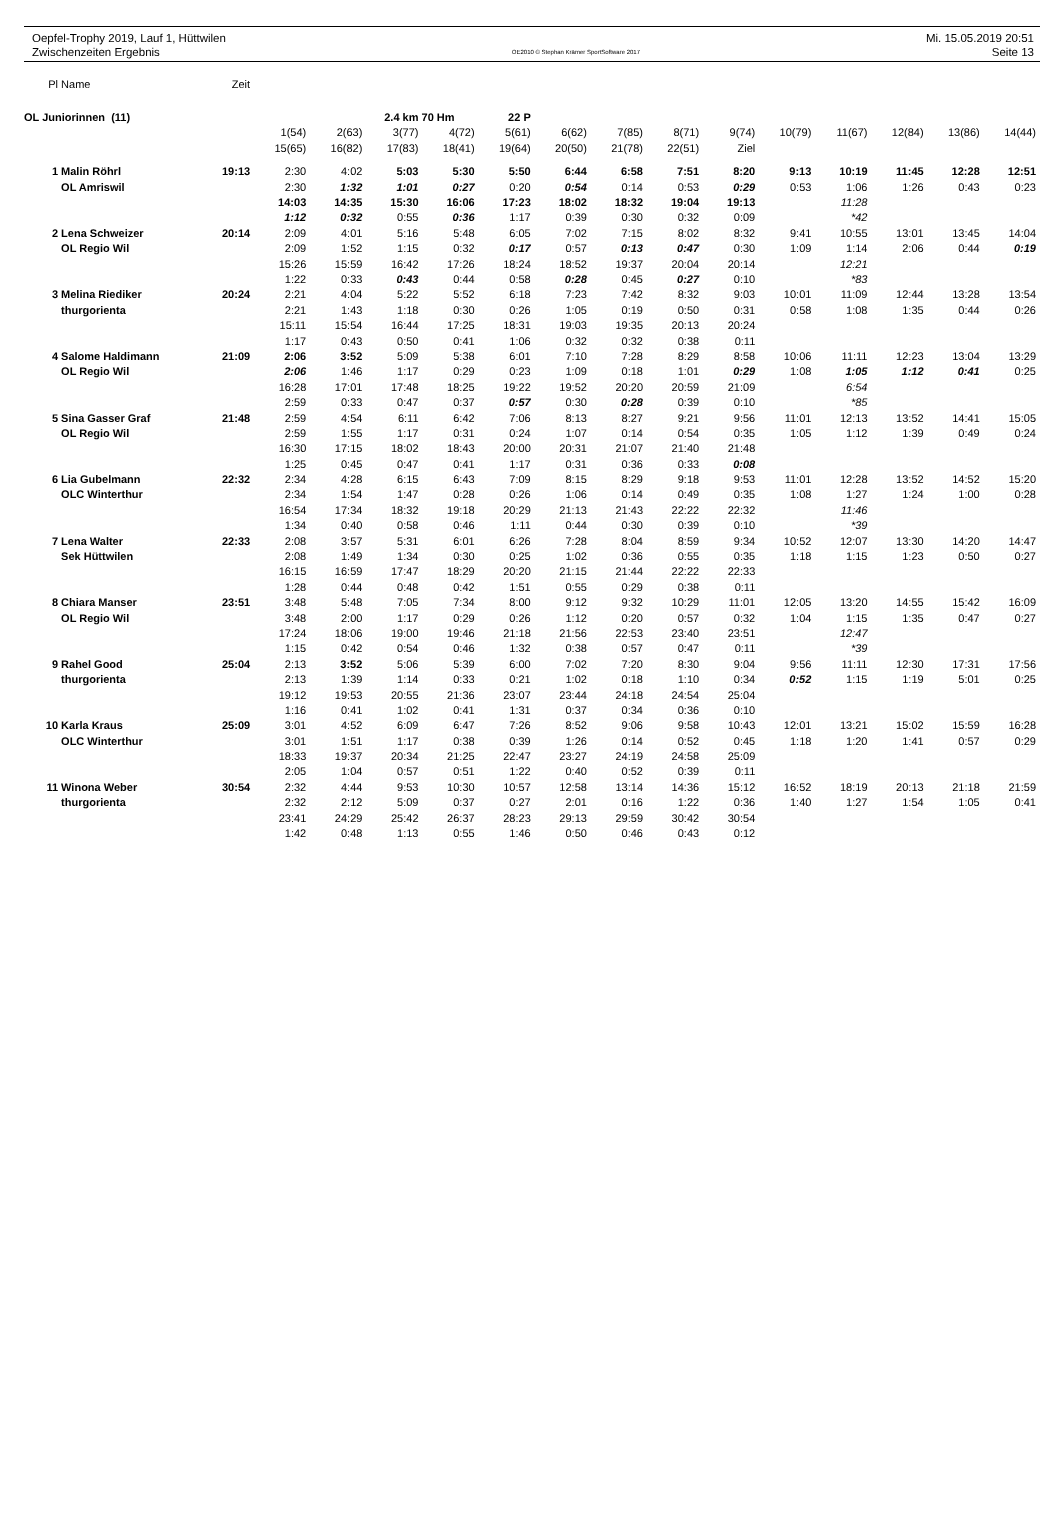Oepfel-Trophy 2019, Lauf 1, Hüttwilen
Zwischenzeiten Ergebnis
OE2010 © Stephan Krämer SportSoftware 2017
Mi. 15.05.2019 20:51
Seite 13
| Pl | Name | Zeit | | | | | | | | | | | | | | |
| OL Juniorinnen (11) | | | | | 2.4 km | 70 Hm | 22 P | | | | | | | | | |
| | | | 1(54) | 2(63) | 3(77) | 4(72) | 5(61) | 6(62) | 7(85) | 8(71) | 9(74) | 10(79) | 11(67) | 12(84) | 13(86) | 14(44) |
| | | | 15(65) | 16(82) | 17(83) | 18(41) | 19(64) | 20(50) | 21(78) | 22(51) | Ziel | | | | | |
| 1 | Malin Röhrl | 19:13 | 2:30 | 4:02 | 5:03 | 5:30 | 5:50 | 6:44 | 6:58 | 7:51 | 8:20 | 9:13 | 10:19 | 11:45 | 12:28 | 12:51 |
| | OL Amriswil | | 2:30 | 1:32 | 1:01 | 0:27 | 0:20 | 0:54 | 0:14 | 0:53 | 0:29 | 0:53 | 1:06 | 1:26 | 0:43 | 0:23 |
| | | | 14:03 | 14:35 | 15:30 | 16:06 | 17:23 | 18:02 | 18:32 | 19:04 | 19:13 | | 11:28 | | | |
| | | | 1:12 | 0:32 | 0:55 | 0:36 | 1:17 | 0:39 | 0:30 | 0:32 | 0:09 | | *42 | | | |
| 2 | Lena Schweizer | 20:14 | 2:09 | 4:01 | 5:16 | 5:48 | 6:05 | 7:02 | 7:15 | 8:02 | 8:32 | 9:41 | 10:55 | 13:01 | 13:45 | 14:04 |
| | OL Regio Wil | | 2:09 | 1:52 | 1:15 | 0:32 | 0:17 | 0:57 | 0:13 | 0:47 | 0:30 | 1:09 | 1:14 | 2:06 | 0:44 | 0:19 |
| | | | 15:26 | 15:59 | 16:42 | 17:26 | 18:24 | 18:52 | 19:37 | 20:04 | 20:14 | | 12:21 | | | |
| | | | 1:22 | 0:33 | 0:43 | 0:44 | 0:58 | 0:28 | 0:45 | 0:27 | 0:10 | | *83 | | | |
| 3 | Melina Riediker | 20:24 | 2:21 | 4:04 | 5:22 | 5:52 | 6:18 | 7:23 | 7:42 | 8:32 | 9:03 | 10:01 | 11:09 | 12:44 | 13:28 | 13:54 |
| | thurgorienta | | 2:21 | 1:43 | 1:18 | 0:30 | 0:26 | 1:05 | 0:19 | 0:50 | 0:31 | 0:58 | 1:08 | 1:35 | 0:44 | 0:26 |
| | | | 15:11 | 15:54 | 16:44 | 17:25 | 18:31 | 19:03 | 19:35 | 20:13 | 20:24 | | | | | |
| | | | 1:17 | 0:43 | 0:50 | 0:41 | 1:06 | 0:32 | 0:32 | 0:38 | 0:11 | | | | | |
| 4 | Salome Haldimann | 21:09 | 2:06 | 3:52 | 5:09 | 5:38 | 6:01 | 7:10 | 7:28 | 8:29 | 8:58 | 10:06 | 11:11 | 12:23 | 13:04 | 13:29 |
| | OL Regio Wil | | 2:06 | 1:46 | 1:17 | 0:29 | 0:23 | 1:09 | 0:18 | 1:01 | 0:29 | 1:08 | 1:05 | 1:12 | 0:41 | 0:25 |
| | | | 16:28 | 17:01 | 17:48 | 18:25 | 19:22 | 19:52 | 20:20 | 20:59 | 21:09 | | 6:54 | | | |
| | | | 2:59 | 0:33 | 0:47 | 0:37 | 0:57 | 0:30 | 0:28 | 0:39 | 0:10 | | *85 | | | |
| 5 | Sina Gasser Graf | 21:48 | 2:59 | 4:54 | 6:11 | 6:42 | 7:06 | 8:13 | 8:27 | 9:21 | 9:56 | 11:01 | 12:13 | 13:52 | 14:41 | 15:05 |
| | OL Regio Wil | | 2:59 | 1:55 | 1:17 | 0:31 | 0:24 | 1:07 | 0:14 | 0:54 | 0:35 | 1:05 | 1:12 | 1:39 | 0:49 | 0:24 |
| | | | 16:30 | 17:15 | 18:02 | 18:43 | 20:00 | 20:31 | 21:07 | 21:40 | 21:48 | | | | | |
| | | | 1:25 | 0:45 | 0:47 | 0:41 | 1:17 | 0:31 | 0:36 | 0:33 | 0:08 | | | | | |
| 6 | Lia Gubelmann | 22:32 | 2:34 | 4:28 | 6:15 | 6:43 | 7:09 | 8:15 | 8:29 | 9:18 | 9:53 | 11:01 | 12:28 | 13:52 | 14:52 | 15:20 |
| | OLC Winterthur | | 2:34 | 1:54 | 1:47 | 0:28 | 0:26 | 1:06 | 0:14 | 0:49 | 0:35 | 1:08 | 1:27 | 1:24 | 1:00 | 0:28 |
| | | | 16:54 | 17:34 | 18:32 | 19:18 | 20:29 | 21:13 | 21:43 | 22:22 | 22:32 | | 11:46 | | | |
| | | | 1:34 | 0:40 | 0:58 | 0:46 | 1:11 | 0:44 | 0:30 | 0:39 | 0:10 | | *39 | | | |
| 7 | Lena Walter | 22:33 | 2:08 | 3:57 | 5:31 | 6:01 | 6:26 | 7:28 | 8:04 | 8:59 | 9:34 | 10:52 | 12:07 | 13:30 | 14:20 | 14:47 |
| | Sek Hüttwilen | | 2:08 | 1:49 | 1:34 | 0:30 | 0:25 | 1:02 | 0:36 | 0:55 | 0:35 | 1:18 | 1:15 | 1:23 | 0:50 | 0:27 |
| | | | 16:15 | 16:59 | 17:47 | 18:29 | 20:20 | 21:15 | 21:44 | 22:22 | 22:33 | | | | | |
| | | | 1:28 | 0:44 | 0:48 | 0:42 | 1:51 | 0:55 | 0:29 | 0:38 | 0:11 | | | | | |
| 8 | Chiara Manser | 23:51 | 3:48 | 5:48 | 7:05 | 7:34 | 8:00 | 9:12 | 9:32 | 10:29 | 11:01 | 12:05 | 13:20 | 14:55 | 15:42 | 16:09 |
| | OL Regio Wil | | 3:48 | 2:00 | 1:17 | 0:29 | 0:26 | 1:12 | 0:20 | 0:57 | 0:32 | 1:04 | 1:15 | 1:35 | 0:47 | 0:27 |
| | | | 17:24 | 18:06 | 19:00 | 19:46 | 21:18 | 21:56 | 22:53 | 23:40 | 23:51 | | 12:47 | | | |
| | | | 1:15 | 0:42 | 0:54 | 0:46 | 1:32 | 0:38 | 0:57 | 0:47 | 0:11 | | *39 | | | |
| 9 | Rahel Good | 25:04 | 2:13 | 3:52 | 5:06 | 5:39 | 6:00 | 7:02 | 7:20 | 8:30 | 9:04 | 9:56 | 11:11 | 12:30 | 17:31 | 17:56 |
| | thurgorienta | | 2:13 | 1:39 | 1:14 | 0:33 | 0:21 | 1:02 | 0:18 | 1:10 | 0:34 | 0:52 | 1:15 | 1:19 | 5:01 | 0:25 |
| | | | 19:12 | 19:53 | 20:55 | 21:36 | 23:07 | 23:44 | 24:18 | 24:54 | 25:04 | | | | | |
| | | | 1:16 | 0:41 | 1:02 | 0:41 | 1:31 | 0:37 | 0:34 | 0:36 | 0:10 | | | | | |
| 10 | Karla Kraus | 25:09 | 3:01 | 4:52 | 6:09 | 6:47 | 7:26 | 8:52 | 9:06 | 9:58 | 10:43 | 12:01 | 13:21 | 15:02 | 15:59 | 16:28 |
| | OLC Winterthur | | 3:01 | 1:51 | 1:17 | 0:38 | 0:39 | 1:26 | 0:14 | 0:52 | 0:45 | 1:18 | 1:20 | 1:41 | 0:57 | 0:29 |
| | | | 18:33 | 19:37 | 20:34 | 21:25 | 22:47 | 23:27 | 24:19 | 24:58 | 25:09 | | | | | |
| | | | 2:05 | 1:04 | 0:57 | 0:51 | 1:22 | 0:40 | 0:52 | 0:39 | 0:11 | | | | | |
| 11 | Winona Weber | 30:54 | 2:32 | 4:44 | 9:53 | 10:30 | 10:57 | 12:58 | 13:14 | 14:36 | 15:12 | 16:52 | 18:19 | 20:13 | 21:18 | 21:59 |
| | thurgorienta | | 2:32 | 2:12 | 5:09 | 0:37 | 0:27 | 2:01 | 0:16 | 1:22 | 0:36 | 1:40 | 1:27 | 1:54 | 1:05 | 0:41 |
| | | | 23:41 | 24:29 | 25:42 | 26:37 | 28:23 | 29:13 | 29:59 | 30:42 | 30:54 | | | | | |
| | | | 1:42 | 0:48 | 1:13 | 0:55 | 1:46 | 0:50 | 0:46 | 0:43 | 0:12 | | | | | |